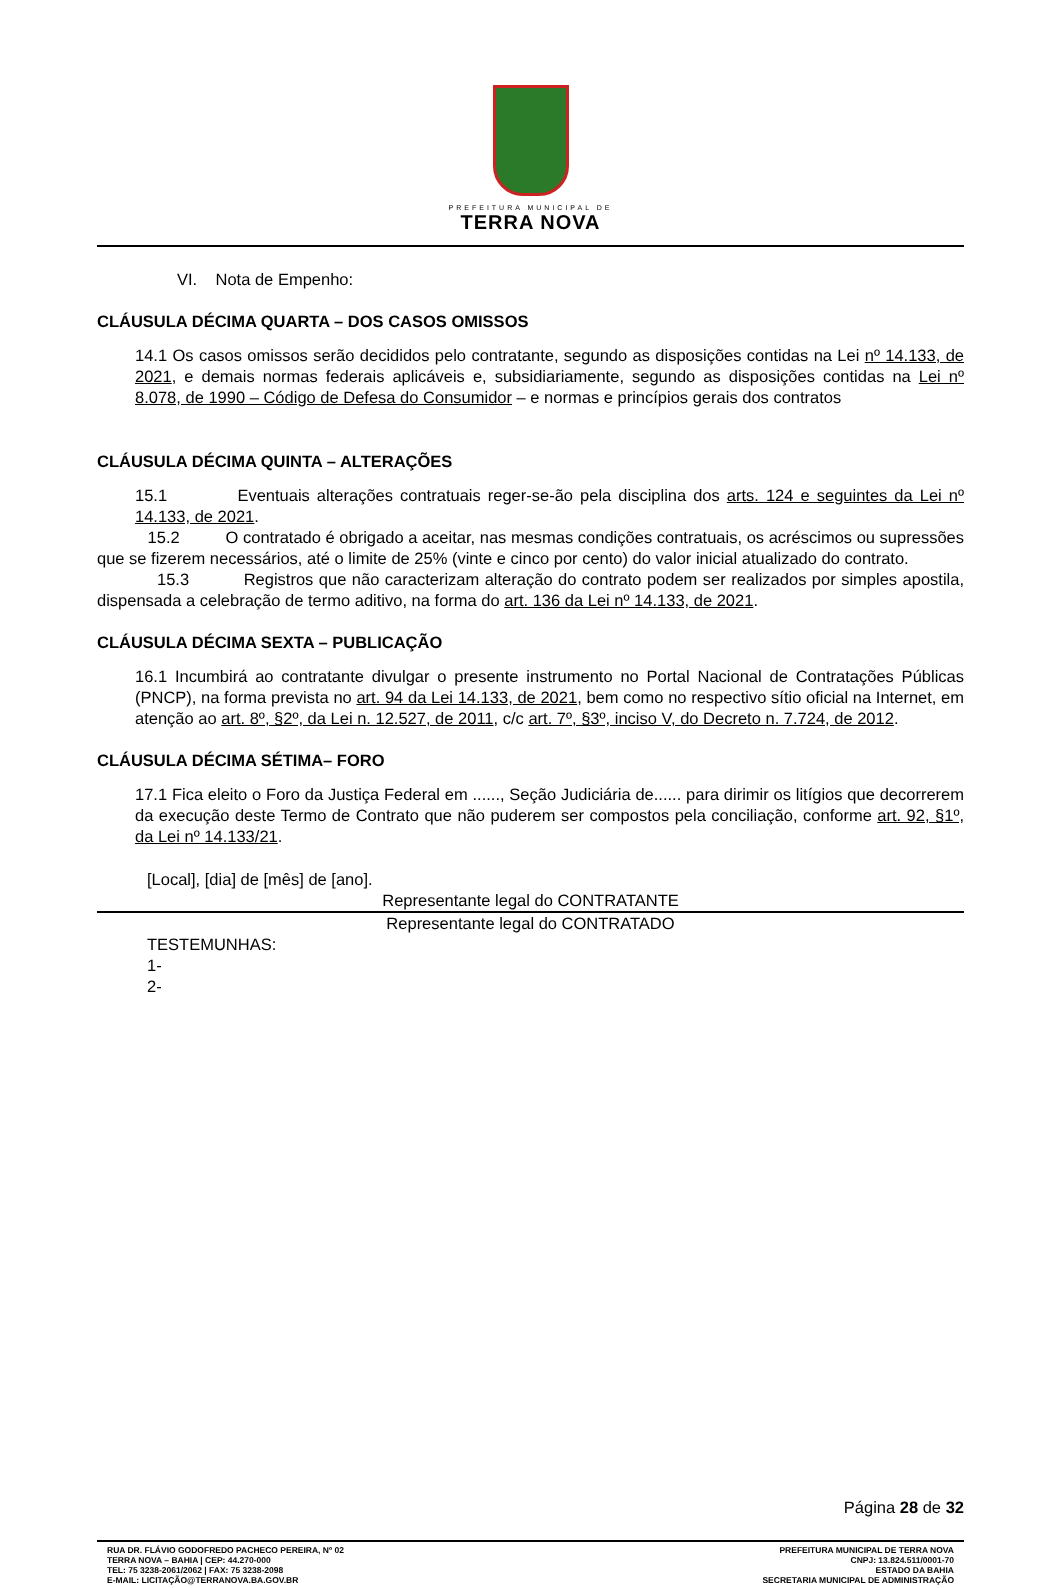PREFEITURA MUNICIPAL DE
TERRA NOVA
VI. Nota de Empenho:
CLÁUSULA DÉCIMA QUARTA – DOS CASOS OMISSOS
14.1 Os casos omissos serão decididos pelo contratante, segundo as disposições contidas na Lei nº 14.133, de 2021, e demais normas federais aplicáveis e, subsidiariamente, segundo as disposições contidas na Lei nº 8.078, de 1990 – Código de Defesa do Consumidor – e normas e princípios gerais dos contratos
CLÁUSULA DÉCIMA QUINTA – ALTERAÇÕES
15.1 Eventuais alterações contratuais reger-se-ão pela disciplina dos arts. 124 e seguintes da Lei nº 14.133, de 2021.
15.2 O contratado é obrigado a aceitar, nas mesmas condições contratuais, os acréscimos ou supressões que se fizerem necessários, até o limite de 25% (vinte e cinco por cento) do valor inicial atualizado do contrato.
15.3 Registros que não caracterizam alteração do contrato podem ser realizados por simples apostila, dispensada a celebração de termo aditivo, na forma do art. 136 da Lei nº 14.133, de 2021.
CLÁUSULA DÉCIMA SEXTA – PUBLICAÇÃO
16.1 Incumbirá ao contratante divulgar o presente instrumento no Portal Nacional de Contratações Públicas (PNCP), na forma prevista no art. 94 da Lei 14.133, de 2021, bem como no respectivo sítio oficial na Internet, em atenção ao art. 8º, §2º, da Lei n. 12.527, de 2011, c/c art. 7º, §3º, inciso V, do Decreto n. 7.724, de 2012.
CLÁUSULA DÉCIMA SÉTIMA– FORO
17.1 Fica eleito o Foro da Justiça Federal em ......, Seção Judiciária de...... para dirimir os litígios que decorrerem da execução deste Termo de Contrato que não puderem ser compostos pela conciliação, conforme art. 92, §1º, da Lei nº 14.133/21.
[Local], [dia] de [mês] de [ano].
Representante legal do CONTRATANTE
Representante legal do CONTRATADO
TESTEMUNHAS:
1-
2-
Página 28 de 32
RUA DR. FLÁVIO GODOFREDO PACHECO PEREIRA, Nº 02
TERRA NOVA – BAHIA | CEP: 44.270-000
TEL: 75 3238-2061/2062 | FAX: 75 3238-2098
E-MAIL: LICITAÇÃO@TERRANOVA.BA.GOV.BR
PREFEITURA MUNICIPAL DE TERRA NOVA
CNPJ: 13.824.511/0001-70
ESTADO DA BAHIA
SECRETARIA MUNICIPAL DE ADMINISTRAÇÃO